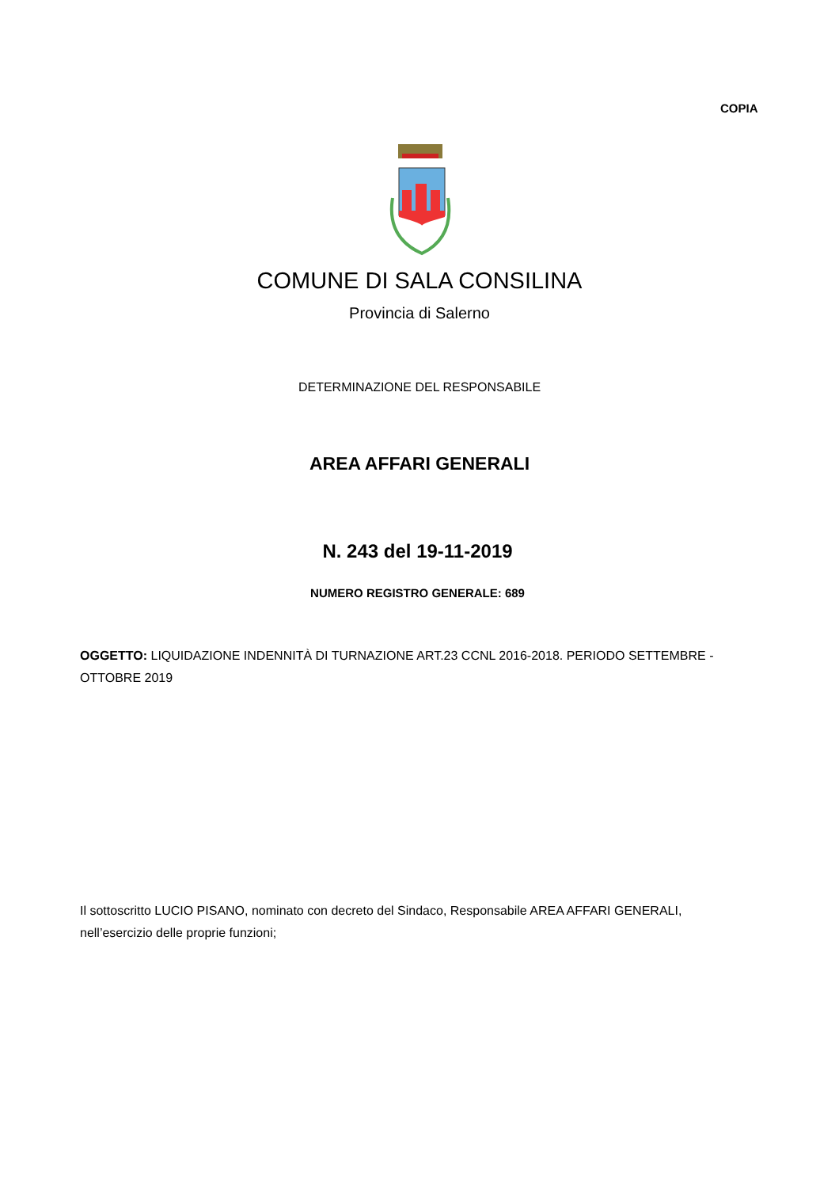COPIA
COMUNE DI SALA CONSILINA
Provincia di Salerno
DETERMINAZIONE DEL RESPONSABILE
AREA AFFARI GENERALI
N. 243 del 19-11-2019
NUMERO REGISTRO GENERALE: 689
OGGETTO: LIQUIDAZIONE INDENNITÀ DI TURNAZIONE ART.23 CCNL 2016-2018. PERIODO SETTEMBRE - OTTOBRE 2019
Il sottoscritto LUCIO PISANO, nominato con decreto del Sindaco, Responsabile AREA AFFARI GENERALI, nell’esercizio delle proprie funzioni;